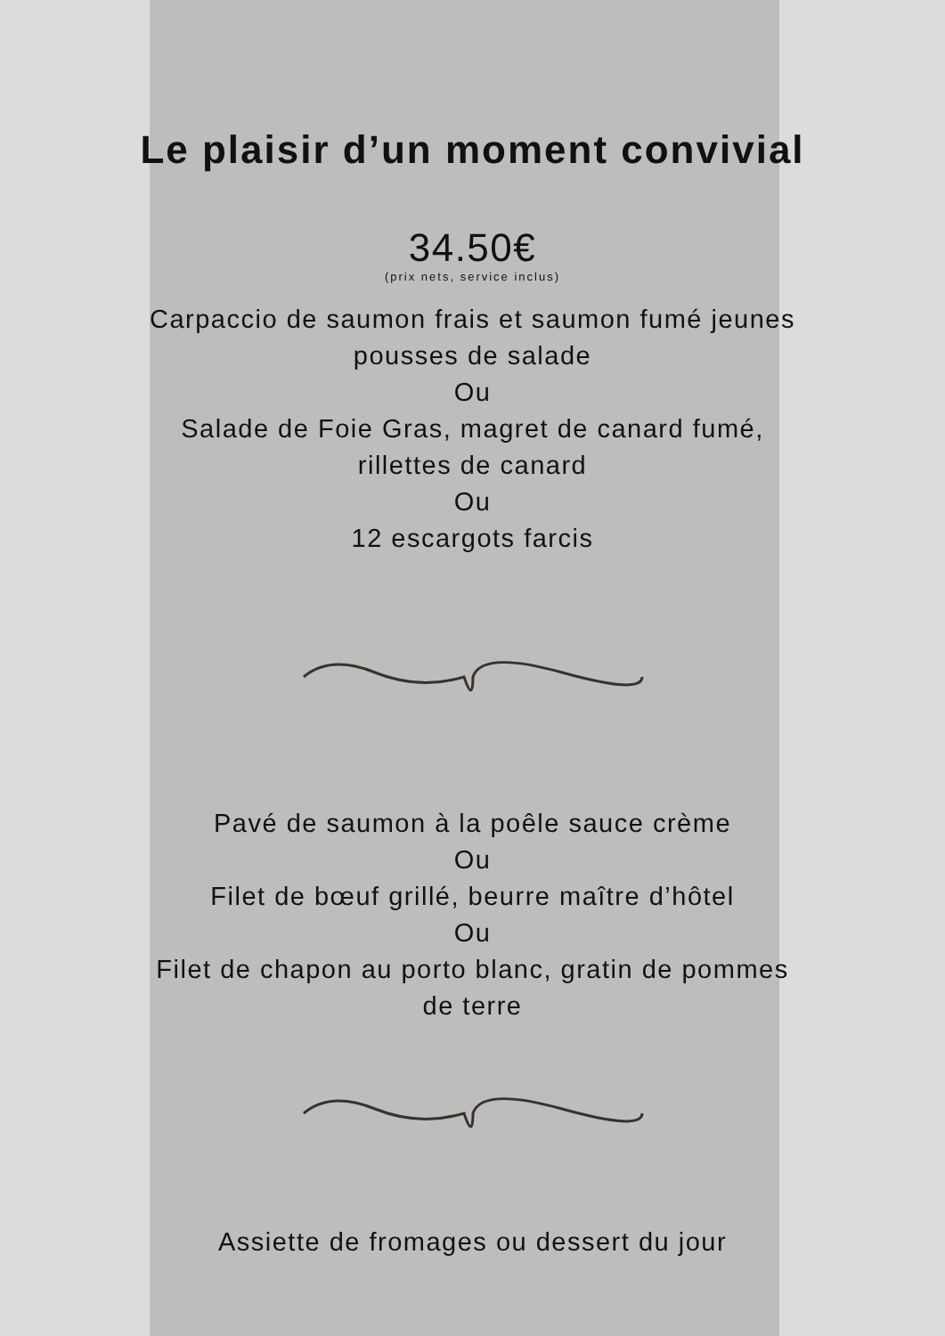Le plaisir d’un moment convivial
34.50€
(prix nets, service inclus)
Carpaccio de saumon frais et saumon fumé jeunes
pousses de salade
Ou
Salade de Foie Gras, magret de canard fumé,
rillettes de canard
Ou
12 escargots farcis
Pavé de saumon à la poêle sauce crème
Ou
Filet de bœuf grillé, beurre maître d’hôtel
Ou
Filet de chapon au porto blanc, gratin de pommes
de terre
Assiette de fromages ou dessert du jour